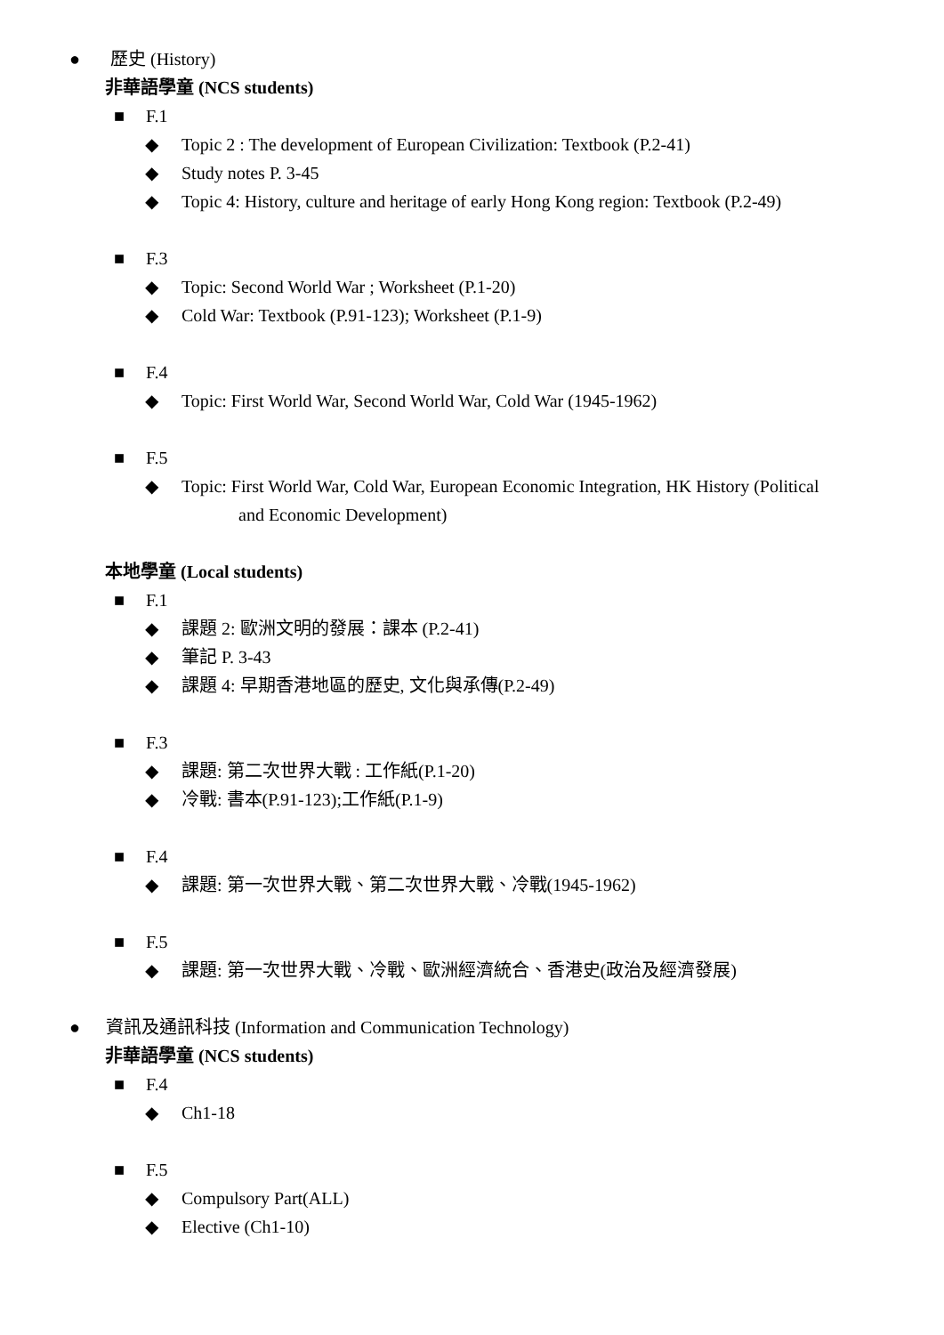● 歷史 (History)
非華語學童 (NCS students)
■ F.1
◆ Topic 2 : The development of European Civilization: Textbook (P.2-41)
◆ Study notes P. 3-45
◆ Topic 4: History, culture and heritage of early Hong Kong region: Textbook (P.2-49)
■ F.3
◆ Topic: Second World War ; Worksheet (P.1-20)
◆ Cold War: Textbook (P.91-123); Worksheet (P.1-9)
■ F.4
◆ Topic: First World War, Second World War, Cold War (1945-1962)
■ F.5
◆ Topic: First World War, Cold War, European Economic Integration, HK History (Political
and Economic Development)
本地學童 (Local students)
■ F.1
◆ 課題 2: 歐洲文明的發展：課本 (P.2-41)
◆ 筆記 P. 3-43
◆ 課題 4: 早期香港地區的歷史, 文化與承傳(P.2-49)
■ F.3
◆ 課題: 第二次世界大戰 : 工作紙(P.1-20)
◆ 冷戰: 書本(P.91-123);工作紙(P.1-9)
■ F.4
◆ 課題: 第一次世界大戰、第二次世界大戰、冷戰(1945-1962)
■ F.5
◆ 課題: 第一次世界大戰、冷戰、歐洲經濟統合、香港史(政治及經濟發展)
● 資訊及通訊科技 (Information and Communication Technology)
非華語學童 (NCS students)
■ F.4
◆ Ch1-18
■ F.5
◆ Compulsory Part(ALL)
◆ Elective (Ch1-10)